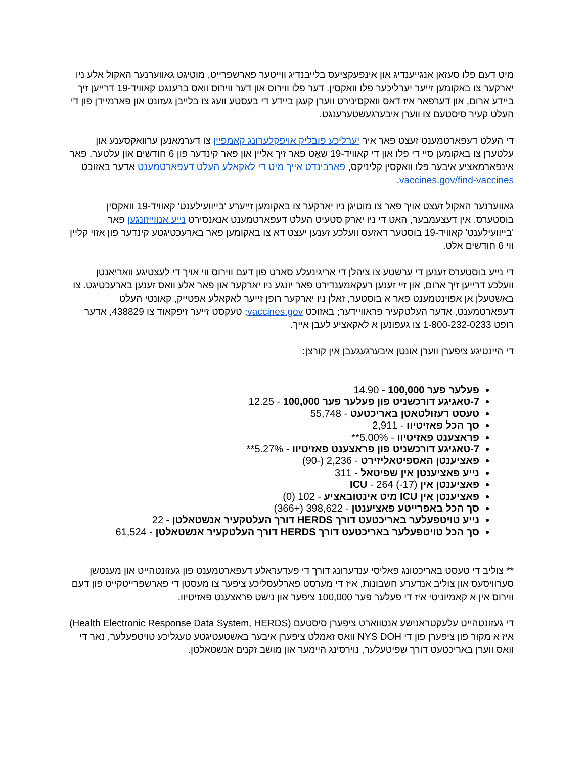מיט דעם פלו סעזאן אנגייענדיג און אינפעקציעס בלייבנדיג ווייטער פארשפרייט, מוטיגט גאווערנער האקול אלע ניו יארקער צו באקומען זייער יערליכער פלו וואקסין. דער פלו ווירוס און דער ווירוס וואס ברענגט קאוויד-19 דרייען זיך ביידע ארום, און דערפאר איז דאס וואקסינירט ווערן קעגן ביידע די בעסטע וועג צו בלייבן געזונט און פארמיידן פון די העלט קעיר סיסטעם צו ווערן איבערגעשטערענגט.
די העלט דעפארטמענט זעצט פאר איר יערליכע פובליק אויפקלערונג קאמפיין צו דערמאנען ערוואקסענע און עלטערן צו באקומען סיי די פלו און די קאוויד-19 שאָט פאר זיך אליין און פאר קינדער פון 6 חודשים און עלטער. פאר אינפארמאציע איבער פלו וואקסין קליניקס, פארבינדט אייך מיט די לאקאלע העלט דעפארטמענט אדער באזוכט vaccines.gov/find-vaccines.
גאווערנער האקול זעצט אויך פאר צו מוטיגן ניו יארקער צו באקומען זייערע 'בייוועילענט' קאוויד-19 וואקסין בוסטערס. אין דעצעמבער, האט די ניו יארק סטעיט העלט דעפארטמענט אנאנסירט נייע אנווייזונגען פאר 'בייוועילענט' קאוויד-19 בוסטער דאזעס וועלכע זענען יעצט דא צו באקומען פאר בארעכטיגטע קינדער פון אזוי קליין ווי 6 חודשים אלט.
די נייע בוסטערס זענען די ערשטע צו ציהלן די אריגינעלע סארט פון דעם ווירוס ווי אויך די לעצטיגע וואריאנטן וועלכע דרייען זיך ארום, און זיי זענען רעקאמענדירט פאר יונגע ניו יארקער און פאר אלע וואס זענען בארעכטיגט. צו באשטעלן אן אפוינטמענט פאר א בוסטער, זאלן ניו יארקער רופן זייער לאקאלע אפטייק, קאונטי העלט דעפארטמענט, אדער העלטקעיר פראוויידער; באזוכט vaccines.gov; טעקסט זייער זיפקאוד צו 438829, אדער רופט 1-800-232-0233 צו געפונען א לאקאציע לעבן אייך.
די היינטיגע ציפערן ווערן אונטן איבערגעגעבן אין קורצן:
פעלער פער 100,000 - 14.90
7-טאגיגע דורכשניט פון פעלער פער 100,000 - 12.25
טעסט רעזולטאטן באריכטעט - 55,748
סך הכל פאזיטיוו - 2,911
פראצענט פאזיטיוו - 5.00%**
7-טאגיגע דורכשניט פון פראצענט פאזיטיוו - 5.27%**
פאציענטן האספיטאליזירט - 2,236 (-90)
נייע פאציענטן אין שפיטאל - 311
פאציענטן אין ICU - 264 (-17)
פאציענטן אין ICU מיט אינטובאציע - 102 (0)
סך הכל באפרייטע פאציענטן - 398,622 (+366)
נייע טויטפעלער באריכטעט דורך HERDS דורך העלטקעיר אנשטאלטן - 22
סך הכל טויטפעלער באריכטעט דורך HERDS דורך העלטקעיר אנשטאלטן - 61,524
** צוליב די טעסט באריכטונג פאליסי ענדערונג דורך די פעדעראלע דעפארטמענט פון געזונטהייט און מענטשן סערוויסעס און צוליב אנדערע חשבונות, איז די מערסט פארלעסליכע ציפער צו מעסטן די פארשפרייטקייט פון דעם ווירוס אין א קאמיוניטי איז די פעלער פער 100,000 ציפער און נישט פראצענט פאזיטיוו.
די געזונטהייט עלעקטראנישע אנטווארט ציפערן סיסטעם (Health Electronic Response Data System, HERDS) איז א מקור פון ציפערן פון די NYS DOH וואס זאמלט ציפערן איבער באשטעטיגטע טעגליכע טויטפעלער, נאר די וואס ווערן באריכטעט דורך שפיטעלער, נוירסינג היימער און מושב זקנים אנשטאלטן.